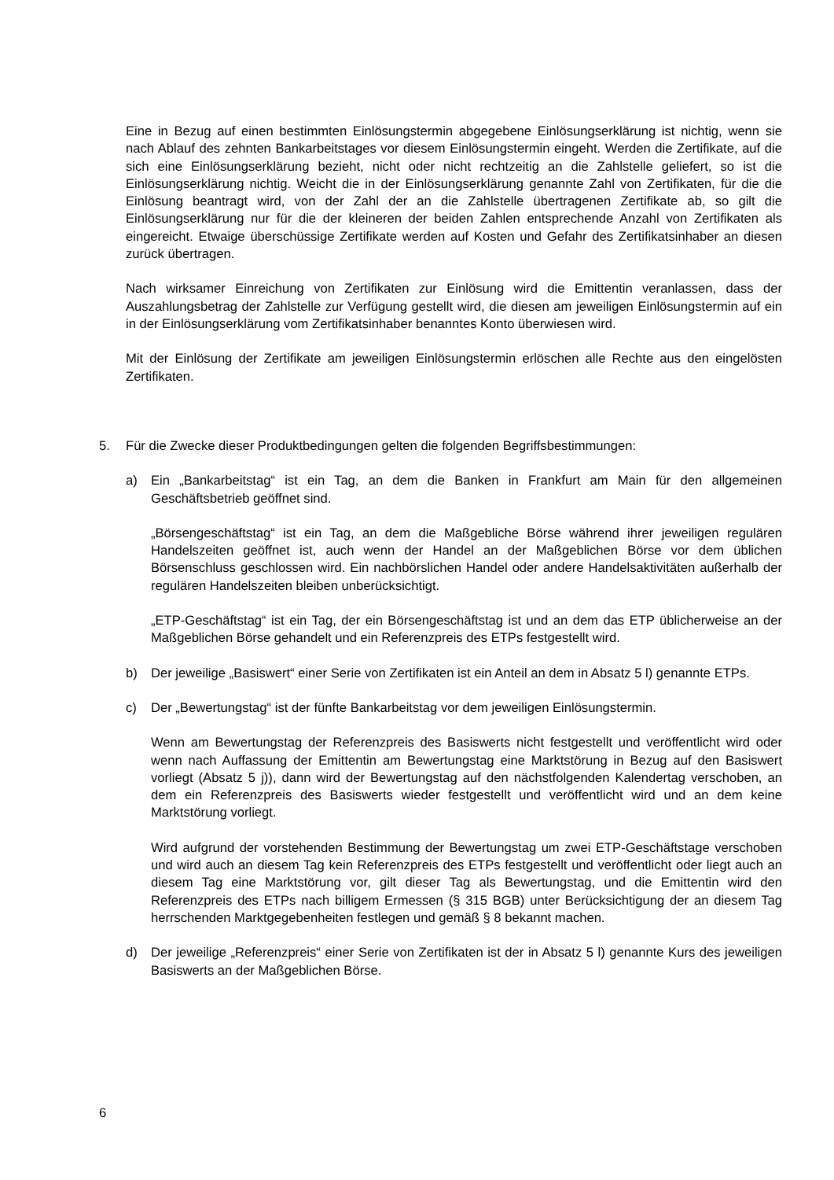Eine in Bezug auf einen bestimmten Einlösungstermin abgegebene Einlösungserklärung ist nichtig, wenn sie nach Ablauf des zehnten Bankarbeitstages vor diesem Einlösungstermin eingeht. Werden die Zertifikate, auf die sich eine Einlösungserklärung bezieht, nicht oder nicht rechtzeitig an die Zahlstelle geliefert, so ist die Einlösungserklärung nichtig. Weicht die in der Einlösungserklärung genannte Zahl von Zertifikaten, für die die Einlösung beantragt wird, von der Zahl der an die Zahlstelle übertragenen Zertifikate ab, so gilt die Einlösungserklärung nur für die der kleineren der beiden Zahlen entsprechende Anzahl von Zertifikaten als eingereicht. Etwaige überschüssige Zertifikate werden auf Kosten und Gefahr des Zertifikatsinhaber an diesen zurück übertragen.
Nach wirksamer Einreichung von Zertifikaten zur Einlösung wird die Emittentin veranlassen, dass der Auszahlungsbetrag der Zahlstelle zur Verfügung gestellt wird, die diesen am jeweiligen Einlösungstermin auf ein in der Einlösungserklärung vom Zertifikatsinhaber benanntes Konto überwiesen wird.
Mit der Einlösung der Zertifikate am jeweiligen Einlösungstermin erlöschen alle Rechte aus den eingelösten Zertifikaten.
5. Für die Zwecke dieser Produktbedingungen gelten die folgenden Begriffsbestimmungen:
a) Ein „Bankarbeitstag“ ist ein Tag, an dem die Banken in Frankfurt am Main für den allgemeinen Geschäftsbetrieb geöffnet sind.
„Börsengeschäftstag“ ist ein Tag, an dem die Maßgebliche Börse während ihrer jeweiligen regulären Handelszeiten geöffnet ist, auch wenn der Handel an der Maßgeblichen Börse vor dem üblichen Börsenschluss geschlossen wird. Ein nachbörslichen Handel oder andere Handelsaktivitäten außerhalb der regulären Handelszeiten bleiben unberücksichtigt.
„ETP-Geschäftstag“ ist ein Tag, der ein Börsengeschäftstag ist und an dem das ETP üblicherweise an der Maßgeblichen Börse gehandelt und ein Referenzpreis des ETPs festgestellt wird.
b) Der jeweilige „Basiswert“ einer Serie von Zertifikaten ist ein Anteil an dem in Absatz 5 l) genannte ETPs.
c) Der „Bewertungstag“ ist der fünfte Bankarbeitstag vor dem jeweiligen Einlösungstermin.
Wenn am Bewertungstag der Referenzpreis des Basiswerts nicht festgestellt und veröffentlicht wird oder wenn nach Auffassung der Emittentin am Bewertungstag eine Marktstörung in Bezug auf den Basiswert vorliegt (Absatz 5 j)), dann wird der Bewertungstag auf den nächstfolgenden Kalendertag verschoben, an dem ein Referenzpreis des Basiswerts wieder festgestellt und veröffentlicht wird und an dem keine Marktstörung vorliegt.
Wird aufgrund der vorstehenden Bestimmung der Bewertungstag um zwei ETP-Geschäftstage verschoben und wird auch an diesem Tag kein Referenzpreis des ETPs festgestellt und veröffentlicht oder liegt auch an diesem Tag eine Marktstörung vor, gilt dieser Tag als Bewertungstag, und die Emittentin wird den Referenzpreis des ETPs nach billigem Ermessen (§ 315 BGB) unter Berücksichtigung der an diesem Tag herrschenden Marktgegebenheiten festlegen und gemäß § 8 bekannt machen.
d) Der jeweilige „Referenzpreis“ einer Serie von Zertifikaten ist der in Absatz 5 l) genannte Kurs des jeweiligen Basiswerts an der Maßgeblichen Börse.
6